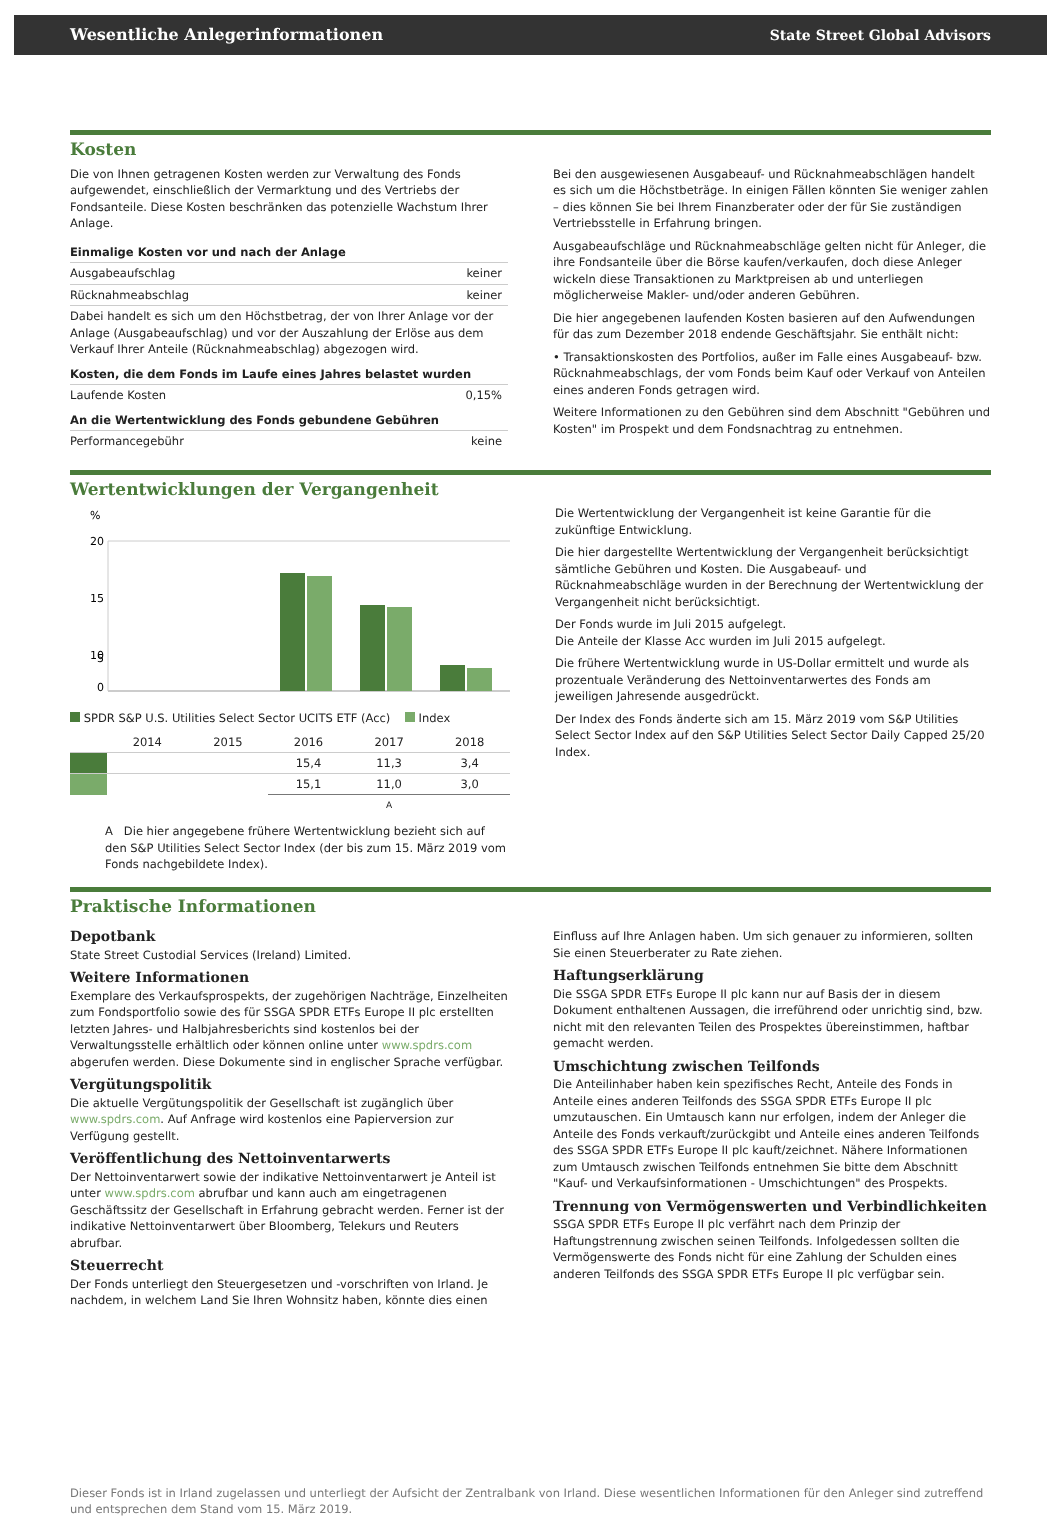Wesentliche Anlegerinformationen State Street Global Advisors
Kosten
Die von Ihnen getragenen Kosten werden zur Verwaltung des Fonds aufgewendet, einschließlich der Vermarktung und des Vertriebs der Fondsanteile. Diese Kosten beschränken das potenzielle Wachstum Ihrer Anlage.
| Einmalige Kosten vor und nach der Anlage | |
| --- | --- |
| Ausgabeaufschlag | keiner |
| Rücknahmeabschlag | keiner |
| Dabei handelt es sich um den Höchstbetrag, der von Ihrer Anlage vor der Anlage (Ausgabeaufschlag) und vor der Auszahlung der Erlöse aus dem Verkauf Ihrer Anteile (Rücknahmeabschlag) abgezogen wird. | |
| Kosten, die dem Fonds im Laufe eines Jahres belastet wurden | |
| Laufende Kosten | 0,15% |
| An die Wertentwicklung des Fonds gebundene Gebühren | |
| Performancegebühr | keine |
Bei den ausgewiesenen Ausgabeauf- und Rücknahmeabschlägen handelt es sich um die Höchstbeträge. In einigen Fällen könnten Sie weniger zahlen – dies können Sie bei Ihrem Finanzberater oder der für Sie zuständigen Vertriebsstelle in Erfahrung bringen.
Ausgabeaufschläge und Rücknahmeabschläge gelten nicht für Anleger, die ihre Fondsanteile über die Börse kaufen/verkaufen, doch diese Anleger wickeln diese Transaktionen zu Marktpreisen ab und unterliegen möglicherweise Makler- und/oder anderen Gebühren.
Die hier angegebenen laufenden Kosten basieren auf den Aufwendungen für das zum Dezember 2018 endende Geschäftsjahr. Sie enthält nicht:
• Transaktionskosten des Portfolios, außer im Falle eines Ausgabeauf- bzw. Rücknahmeabschlags, der vom Fonds beim Kauf oder Verkauf von Anteilen eines anderen Fonds getragen wird.
Weitere Informationen zu den Gebühren sind dem Abschnitt "Gebühren und Kosten" im Prospekt und dem Fondsnachtrag zu entnehmen.
Wertentwicklungen der Vergangenheit
%
20
15
10
5
0
SPDR S&P U.S. Utilities Select Sector UCITS ETF (Acc) Index
| | 2014 | 2015 | 2016 | 2017 | 2018 |
| | | | 15,4 | 11,3 | 3,4 |
| | | | 15,1 | 11,0 | 3,0 |
| | | | A | | |
A Die hier angegebene frühere Wertentwicklung bezieht sich auf den S&P Utilities Select Sector Index (der bis zum 15. März 2019 vom Fonds nachgebildete Index).
Die Wertentwicklung der Vergangenheit ist keine Garantie für die zukünftige Entwicklung.
Die hier dargestellte Wertentwicklung der Vergangenheit berücksichtigt sämtliche Gebühren und Kosten. Die Ausgabeauf- und Rücknahmeabschläge wurden in der Berechnung der Wertentwicklung der Vergangenheit nicht berücksichtigt.
Der Fonds wurde im Juli 2015 aufgelegt.
Die Anteile der Klasse Acc wurden im Juli 2015 aufgelegt.
Die frühere Wertentwicklung wurde in US-Dollar ermittelt und wurde als prozentuale Veränderung des Nettoinventarwertes des Fonds am jeweiligen Jahresende ausgedrückt.
Der Index des Fonds änderte sich am 15. März 2019 vom S&P Utilities Select Sector Index auf den S&P Utilities Select Sector Daily Capped 25/20 Index.
Praktische Informationen
Depotbank
State Street Custodial Services (Ireland) Limited.
Weitere Informationen
Exemplare des Verkaufsprospekts, der zugehörigen Nachträge, Einzelheiten zum Fondsportfolio sowie des für SSGA SPDR ETFs Europe II plc erstellten letzten Jahres- und Halbjahresberichts sind kostenlos bei der Verwaltungsstelle erhältlich oder können online unter www.spdrs.com abgerufen werden. Diese Dokumente sind in englischer Sprache verfügbar.
Vergütungspolitik
Die aktuelle Vergütungspolitik der Gesellschaft ist zugänglich über www.spdrs.com. Auf Anfrage wird kostenlos eine Papierversion zur Verfügung gestellt.
Veröffentlichung des Nettoinventarwerts
Der Nettoinventarwert sowie der indikative Nettoinventarwert je Anteil ist unter www.spdrs.com abrufbar und kann auch am eingetragenen Geschäftssitz der Gesellschaft in Erfahrung gebracht werden. Ferner ist der indikative Nettoinventarwert über Bloomberg, Telekurs und Reuters abrufbar.
Steuerrecht
Der Fonds unterliegt den Steuergesetzen und -vorschriften von Irland. Je nachdem, in welchem Land Sie Ihren Wohnsitz haben, könnte dies einen
Einfluss auf Ihre Anlagen haben. Um sich genauer zu informieren, sollten Sie einen Steuerberater zu Rate ziehen.
Haftungserklärung
Die SSGA SPDR ETFs Europe II plc kann nur auf Basis der in diesem Dokument enthaltenen Aussagen, die irreführend oder unrichtig sind, bzw. nicht mit den relevanten Teilen des Prospektes übereinstimmen, haftbar gemacht werden.
Umschichtung zwischen Teilfonds
Die Anteilinhaber haben kein spezifisches Recht, Anteile des Fonds in Anteile eines anderen Teilfonds des SSGA SPDR ETFs Europe II plc umzutauschen. Ein Umtausch kann nur erfolgen, indem der Anleger die Anteile des Fonds verkauft/zurückgibt und Anteile eines anderen Teilfonds des SSGA SPDR ETFs Europe II plc kauft/zeichnet. Nähere Informationen zum Umtausch zwischen Teilfonds entnehmen Sie bitte dem Abschnitt "Kauf- und Verkaufsinformationen - Umschichtungen" des Prospekts.
Trennung von Vermögenswerten und Verbindlichkeiten
SSGA SPDR ETFs Europe II plc verfährt nach dem Prinzip der Haftungstrennung zwischen seinen Teilfonds. Infolgedessen sollten die Vermögenswerte des Fonds nicht für eine Zahlung der Schulden eines anderen Teilfonds des SSGA SPDR ETFs Europe II plc verfügbar sein.
Dieser Fonds ist in Irland zugelassen und unterliegt der Aufsicht der Zentralbank von Irland. Diese wesentlichen Informationen für den Anleger sind zutreffend und entsprechen dem Stand vom 15. März 2019.